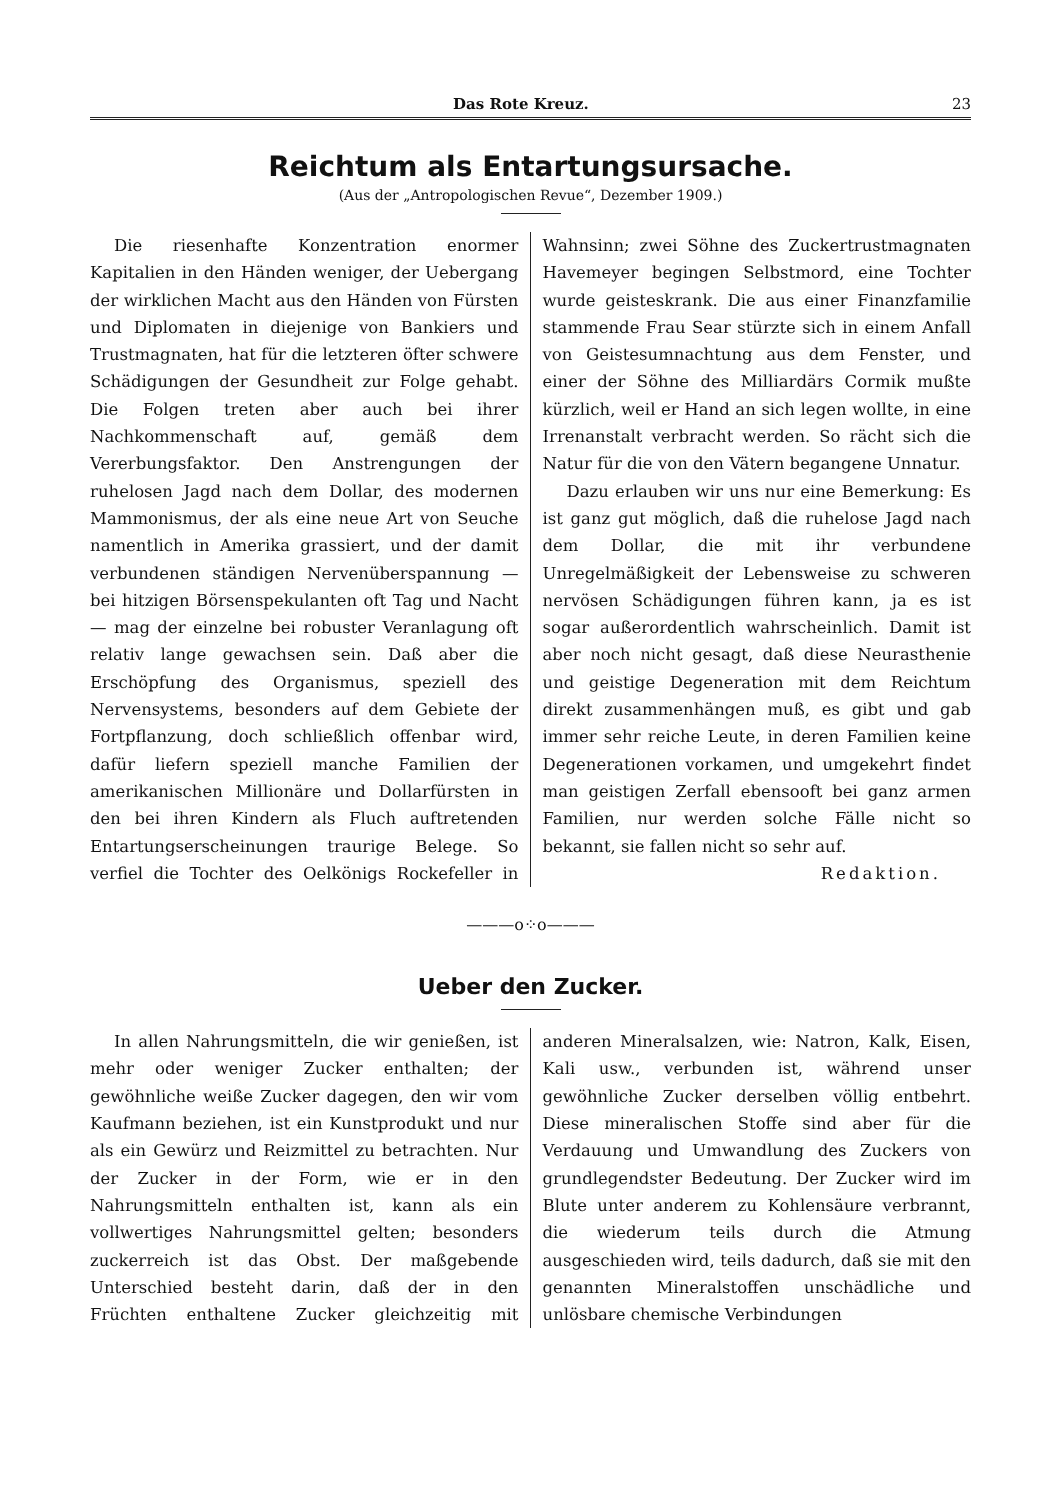Das Rote Kreuz. 23
Reichtum als Entartungsursache.
(Aus der „Antropologischen Revue“, Dezember 1909.)
Die riesenhafte Konzentration enormer Kapitalien in den Händen weniger, der Uebergang der wirklichen Macht aus den Händen von Fürsten und Diplomaten in diejenige von Bankiers und Trustmagnaten, hat für die letzteren öfter schwere Schädigungen der Gesundheit zur Folge gehabt. Die Folgen treten aber auch bei ihrer Nachkommenschaft auf, gemäß dem Vererbungsfaktor. Den Anstrengungen der ruhelosen Jagd nach dem Dollar, des modernen Mammonismus, der als eine neue Art von Seuche namentlich in Amerika grassiert, und der damit verbundenen ständigen Nervenüberspannung — bei hitzigen Börsenspekulanten oft Tag und Nacht — mag der einzelne bei robuster Veranlagung oft relativ lange gewachsen sein. Daß aber die Erschöpfung des Organismus, speziell des Nervensystems, besonders auf dem Gebiete der Fortpflanzung, doch schließlich offenbar wird, dafür liefern speziell manche Familien der amerikanischen Millionäre und Dollarfürsten in den bei ihren Kindern als Fluch auftretenden Entartungserscheinungen traurige Belege. So verfiel die Tochter des Oelkönigs Rockefeller in Wahnsinn; zwei Söhne des Zuckertrustmagnaten Havemeyer begingen Selbstmord, eine Tochter wurde geisteskrank. Die aus einer Finanzfamilie stammende Frau Sear stürzte sich in einem Anfall von Geistesumnachtung aus dem Fenster, und einer der Söhne des Milliardärs Cormik mußte kürzlich, weil er Hand an sich legen wollte, in eine Irrenanstalt verbracht werden. So rächt sich die Natur für die von den Vätern begangene Unnatur.
Dazu erlauben wir uns nur eine Bemerkung: Es ist ganz gut möglich, daß die ruhelose Jagd nach dem Dollar, die mit ihr verbundene Unregelmäßigkeit der Lebensweise zu schweren nervösen Schädigungen führen kann, ja es ist sogar außerordentlich wahrscheinlich. Damit ist aber noch nicht gesagt, daß diese Neurasthenie und geistige Degeneration mit dem Reichtum direkt zusammenhängen muß, es gibt und gab immer sehr reiche Leute, in deren Familien keine Degenerationen vorkamen, und umgekehrt findet man geistigen Zerfall ebensooft bei ganz armen Familien, nur werden solche Fälle nicht so bekannt, sie fallen nicht so sehr auf.
Redaktion.
———o⁘o———
Ueber den Zucker.
In allen Nahrungsmitteln, die wir genießen, ist mehr oder weniger Zucker enthalten; der gewöhnliche weiße Zucker dagegen, den wir vom Kaufmann beziehen, ist ein Kunstprodukt und nur als ein Gewürz und Reizmittel zu betrachten. Nur der Zucker in der Form, wie er in den Nahrungsmitteln enthalten ist, kann als ein vollwertiges Nahrungsmittel gelten; besonders zuckerreich ist das Obst. Der maßgebende Unterschied besteht darin, daß der in den Früchten enthaltene Zucker gleichzeitig mit anderen Mineralsalzen, wie: Natron, Kalk, Eisen, Kali usw., verbunden ist, während unser gewöhnliche Zucker derselben völlig entbehrt. Diese mineralischen Stoffe sind aber für die Verdauung und Umwandlung des Zuckers von grundlegendster Bedeutung. Der Zucker wird im Blute unter anderem zu Kohlensäure verbrannt, die wiederum teils durch die Atmung ausgeschieden wird, teils dadurch, daß sie mit den genannten Mineralstoffen unschädliche und unlösbare chemische Verbindungen